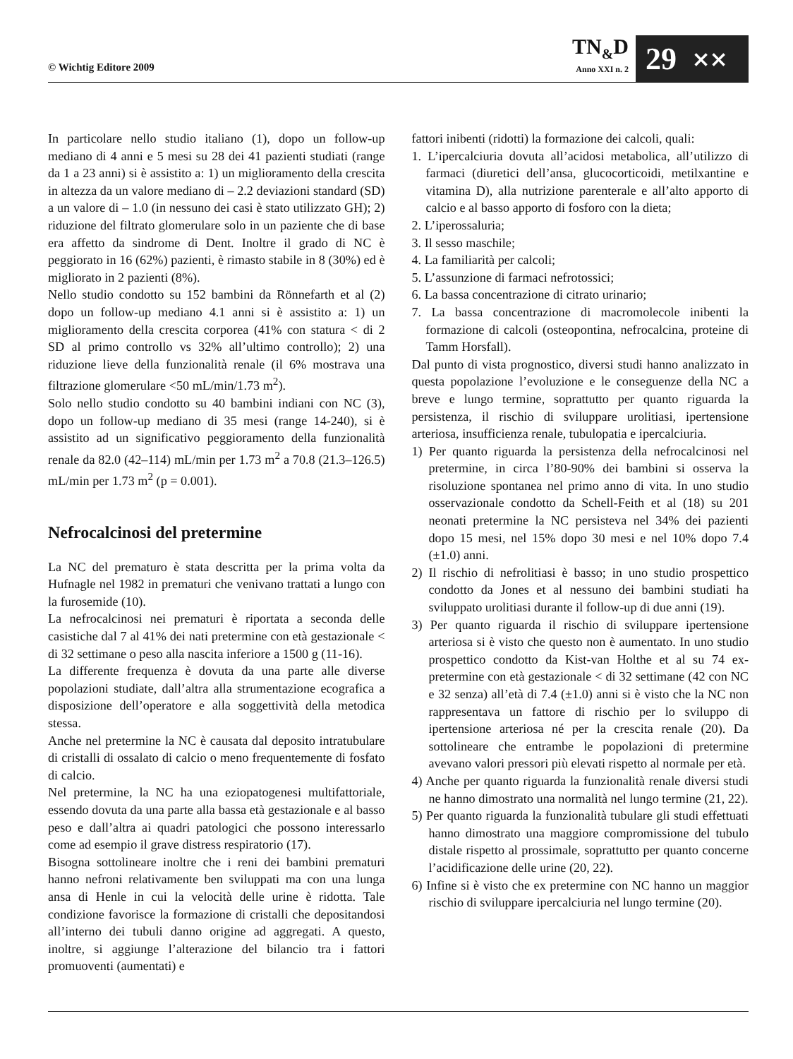© Wichtig Editore 2009
TN<sub>&</sub>D
Anno XXI n. 2
29 ⨯⨯
In particolare nello studio italiano (1), dopo un follow-up mediano di 4 anni e 5 mesi su 28 dei 41 pazienti studiati (range da 1 a 23 anni) si è assistito a: 1) un miglioramento della crescita in altezza da un valore mediano di – 2.2 deviazioni standard (SD) a un valore di – 1.0 (in nessuno dei casi è stato utilizzato GH); 2) riduzione del filtrato glomerulare solo in un paziente che di base era affetto da sindrome di Dent. Inoltre il grado di NC è peggiorato in 16 (62%) pazienti, è rimasto stabile in 8 (30%) ed è migliorato in 2 pazienti (8%).
Nello studio condotto su 152 bambini da Rönnefarth et al (2) dopo un follow-up mediano 4.1 anni si è assistito a: 1) un miglioramento della crescita corporea (41% con statura < di 2 SD al primo controllo vs 32% all’ultimo controllo); 2) una riduzione lieve della funzionalità renale (il 6% mostrava una filtrazione glomerulare <50 mL/min/1.73 m<sup>2</sup>).
Solo nello studio condotto su 40 bambini indiani con NC (3), dopo un follow-up mediano di 35 mesi (range 14-240), si è assistito ad un significativo peggioramento della funzionalità renale da 82.0 (42–114) mL/min per 1.73 m<sup>2</sup> a 70.8 (21.3–126.5) mL/min per 1.73 m<sup>2</sup> (p = 0.001).
Nefrocalcinosi del pretermine
La NC del prematuro è stata descritta per la prima volta da Hufnagle nel 1982 in prematuri che venivano trattati a lungo con la furosemide (10).
La nefrocalcinosi nei prematuri è riportata a seconda delle casistiche dal 7 al 41% dei nati pretermine con età gestazionale < di 32 settimane o peso alla nascita inferiore a 1500 g (11-16).
La differente frequenza è dovuta da una parte alle diverse popolazioni studiate, dall’altra alla strumentazione ecografica a disposizione dell’operatore e alla soggettività della metodica stessa.
Anche nel pretermine la NC è causata dal deposito intratubulare di cristalli di ossalato di calcio o meno frequentemente di fosfato di calcio.
Nel pretermine, la NC ha una eziopatogenesi multifattoriale, essendo dovuta da una parte alla bassa età gestazionale e al basso peso e dall’altra ai quadri patologici che possono interessarlo come ad esempio il grave distress respiratorio (17).
Bisogna sottolineare inoltre che i reni dei bambini prematuri hanno nefroni relativamente ben sviluppati ma con una lunga ansa di Henle in cui la velocità delle urine è ridotta. Tale condizione favorisce la formazione di cristalli che depositandosi all’interno dei tubuli danno origine ad aggregati. A questo, inoltre, si aggiunge l’alterazione del bilancio tra i fattori promuoventi (aumentati) e
fattori inibenti (ridotti) la formazione dei calcoli, quali:
1. L’ipercalciuria dovuta all’acidosi metabolica, all’utilizzo di farmaci (diuretici dell’ansa, glucocorticoidi, metilxantine e vitamina D), alla nutrizione parenterale e all’alto apporto di calcio e al basso apporto di fosforo con la dieta;
2. L’iperossaluria;
3. Il sesso maschile;
4. La familiarità per calcoli;
5. L’assunzione di farmaci nefrotossici;
6. La bassa concentrazione di citrato urinario;
7. La bassa concentrazione di macromolecole inibenti la formazione di calcoli (osteopontina, nefrocalcina, proteine di Tamm Horsfall).
Dal punto di vista prognostico, diversi studi hanno analizzato in questa popolazione l’evoluzione e le conseguenze della NC a breve e lungo termine, soprattutto per quanto riguarda la persistenza, il rischio di sviluppare urolitiasi, ipertensione arteriosa, insufficienza renale, tubulopatia e ipercalciuria.
1) Per quanto riguarda la persistenza della nefrocalcinosi nel pretermine, in circa l’80-90% dei bambini si osserva la risoluzione spontanea nel primo anno di vita. In uno studio osservazionale condotto da Schell-Feith et al (18) su 201 neonati pretermine la NC persisteva nel 34% dei pazienti dopo 15 mesi, nel 15% dopo 30 mesi e nel 10% dopo 7.4 (±1.0) anni.
2) Il rischio di nefrolitiasi è basso; in uno studio prospettico condotto da Jones et al nessuno dei bambini studiati ha sviluppato urolitiasi durante il follow-up di due anni (19).
3) Per quanto riguarda il rischio di sviluppare ipertensione arteriosa si è visto che questo non è aumentato. In uno studio prospettico condotto da Kist-van Holthe et al su 74 ex-pretermine con età gestazionale < di 32 settimane (42 con NC e 32 senza) all’età di 7.4 (±1.0) anni si è visto che la NC non rappresentava un fattore di rischio per lo sviluppo di ipertensione arteriosa né per la crescita renale (20). Da sottolineare che entrambe le popolazioni di pretermine avevano valori pressori più elevati rispetto al normale per età.
4) Anche per quanto riguarda la funzionalità renale diversi studi ne hanno dimostrato una normalità nel lungo termine (21, 22).
5) Per quanto riguarda la funzionalità tubulare gli studi effettuati hanno dimostrato una maggiore compromissione del tubulo distale rispetto al prossimale, soprattutto per quanto concerne l’acidificazione delle urine (20, 22).
6) Infine si è visto che ex pretermine con NC hanno un maggior rischio di sviluppare ipercalciuria nel lungo termine (20).